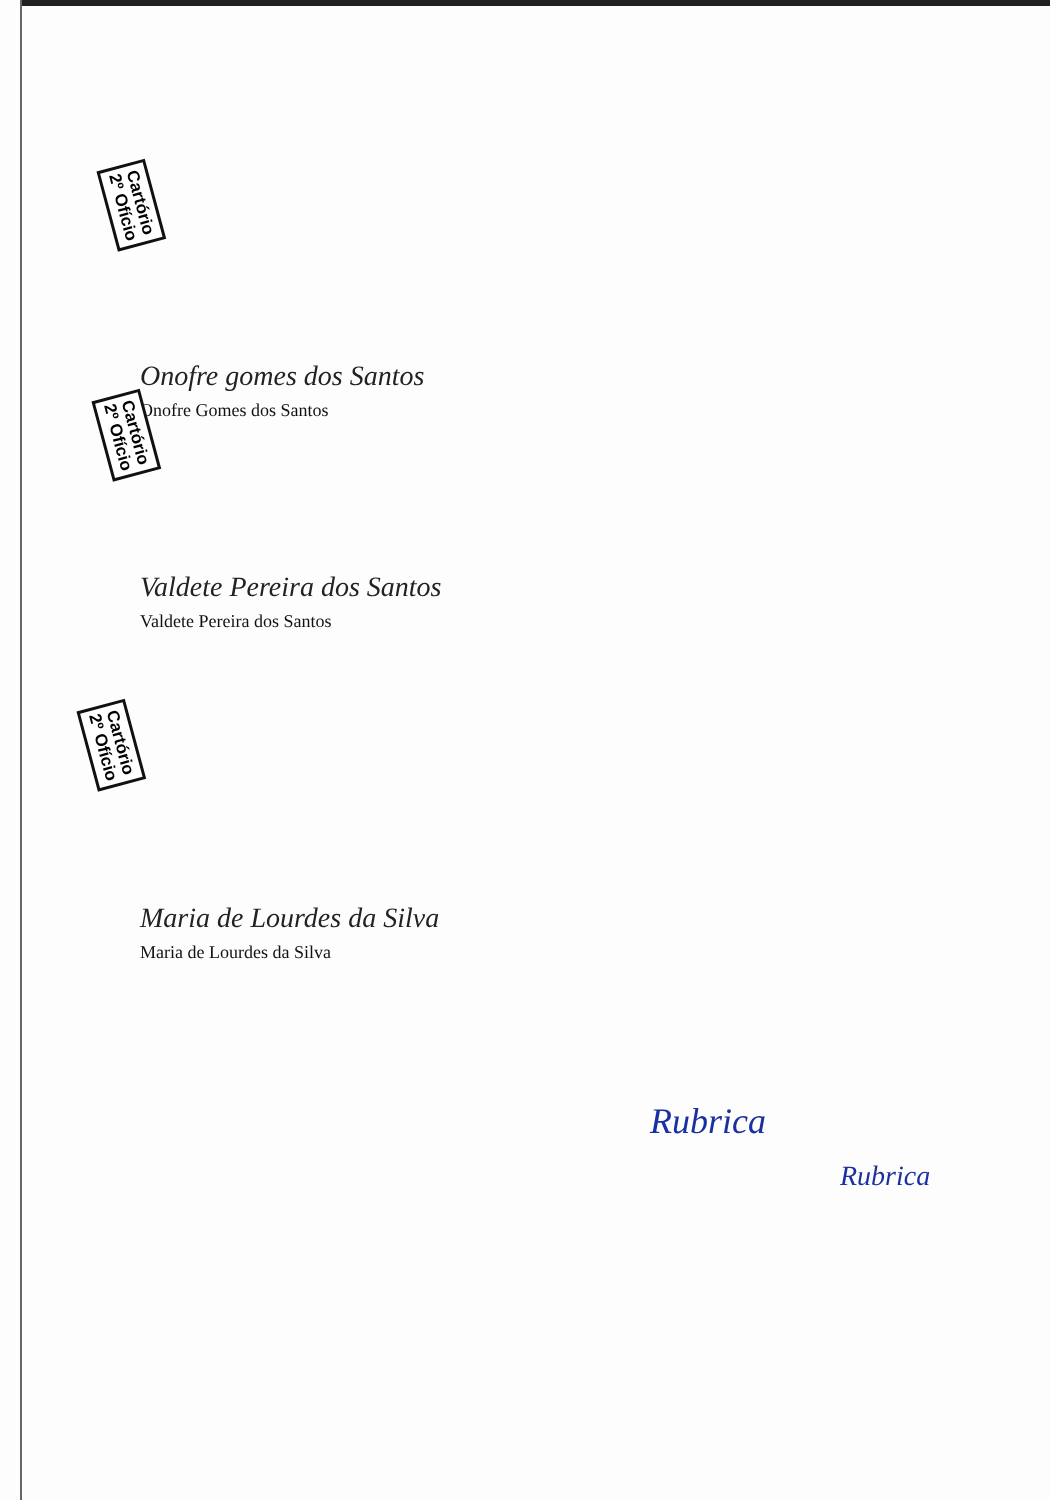Cartório
2º Ofício
Cartório
2º Ofício
Cartório
2º Ofício
Onofre gomes dos Santos
Onofre Gomes dos Santos
Valdete Pereira dos Santos
Valdete Pereira dos Santos
Maria de Lourdes da Silva
Maria de Lourdes da Silva
Rubrica
Rubrica